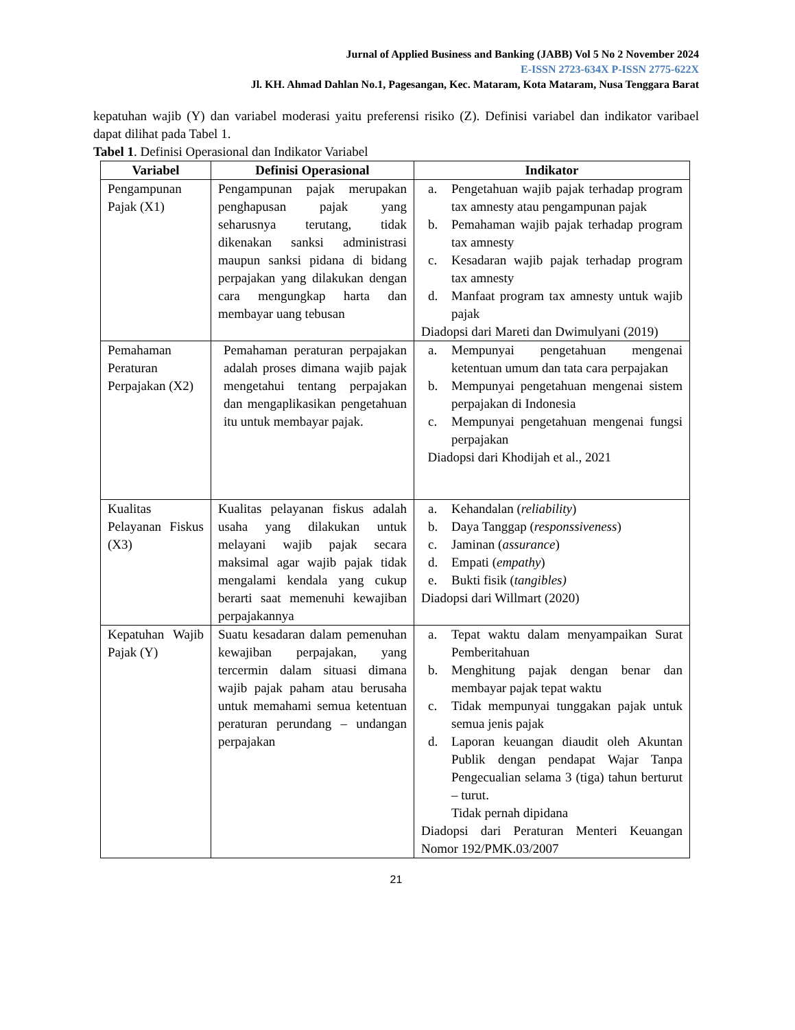Jurnal of Applied Business and Banking (JABB) Vol 5 No 2 November 2024
E-ISSN 2723-634X P-ISSN 2775-622X
Jl. KH. Ahmad Dahlan No.1, Pagesangan, Kec. Mataram, Kota Mataram, Nusa Tenggara Barat
kepatuhan wajib (Y) dan variabel moderasi yaitu preferensi risiko (Z). Definisi variabel dan indikator varibael dapat dilihat pada Tabel 1.
Tabel 1. Definisi Operasional dan Indikator Variabel
| Variabel | Definisi Operasional | Indikator |
| --- | --- | --- |
| Pengampunan Pajak (X1) | Pengampunan pajak merupakan penghapusan pajak yang seharusnya terutang, tidak dikenakan sanksi administrasi maupun sanksi pidana di bidang perpajakan yang dilakukan dengan cara mengungkap harta dan membayar uang tebusan | a. Pengetahuan wajib pajak terhadap program tax amnesty atau pengampunan pajak b. Pemahaman wajib pajak terhadap program tax amnesty c. Kesadaran wajib pajak terhadap program tax amnesty d. Manfaat program tax amnesty untuk wajib pajak Diadopsi dari Mareti dan Dwimulyani (2019) |
| Pemahaman Peraturan Perpajakan (X2) | Pemahaman peraturan perpajakan adalah proses dimana wajib pajak mengetahui tentang perpajakan dan mengaplikasikan pengetahuan itu untuk membayar pajak. | a. Mempunyai pengetahuan mengenai ketentuan umum dan tata cara perpajakan b. Mempunyai pengetahuan mengenai sistem perpajakan di Indonesia c. Mempunyai pengetahuan mengenai fungsi perpajakan Diadopsi dari Khodijah et al., 2021 |
| Kualitas Pelayanan Fiskus (X3) | Kualitas pelayanan fiskus adalah usaha yang dilakukan untuk melayani wajib pajak secara maksimal agar wajib pajak tidak mengalami kendala yang cukup berarti saat memenuhi kewajiban perpajakannya | a. Kehandalan ( reliability ) b. Daya Tanggap ( responssiveness ) c. Jaminan ( assurance ) d. Empati ( empathy ) e. Bukti fisik ( tangibles) Diadopsi dari Willmart (2020) |
| Kepatuhan Wajib Pajak (Y) | Suatu kesadaran dalam pemenuhan kewajiban perpajakan, yang tercermin dalam situasi dimana wajib pajak paham atau berusaha untuk memahami semua ketentuan peraturan perundang – undangan perpajakan | a. Tepat waktu dalam menyampaikan Surat Pemberitahuan b. Menghitung pajak dengan benar dan membayar pajak tepat waktu c. Tidak mempunyai tunggakan pajak untuk semua jenis pajak d. Laporan keuangan diaudit oleh Akuntan Publik dengan pendapat Wajar Tanpa Pengecualian selama 3 (tiga) tahun berturut – turut. Tidak pernah dipidana Diadopsi dari Peraturan Menteri Keuangan Nomor 192/PMK.03/2007 |
21